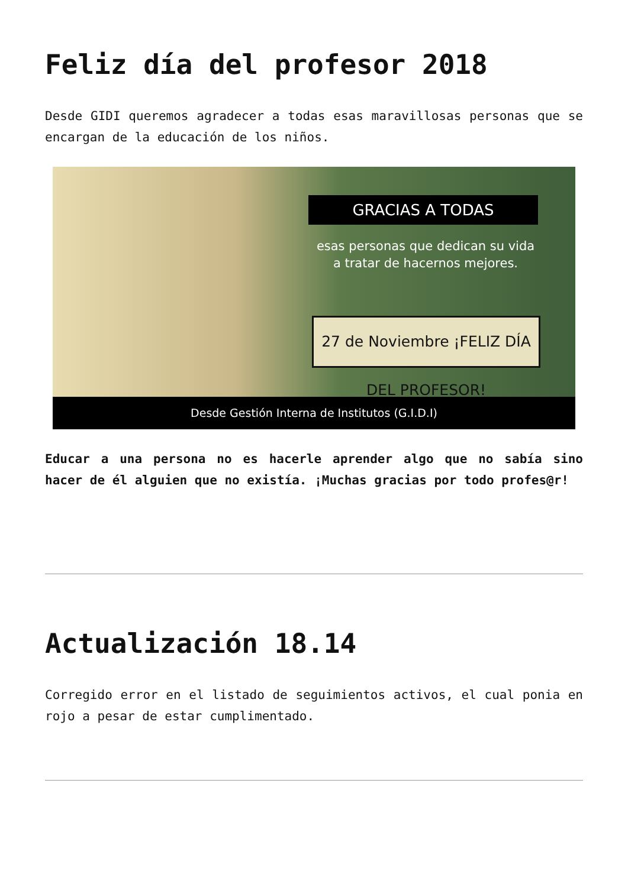Feliz día del profesor 2018
Desde GIDI queremos agradecer a todas esas maravillosas personas que se encargan de la educación de los niños.
GRACIAS A TODAS
esas personas que dedican su vida a tratar de hacernos mejores.
27 de Noviembre ¡FELIZ DÍA DEL PROFESOR!
Desde Gestión Interna de Institutos (G.I.D.I)
Educar a una persona no es hacerle aprender algo que no sabía sino hacer de él alguien que no existía. ¡Muchas gracias por todo profes@r!
Actualización 18.14
Corregido error en el listado de seguimientos activos, el cual ponia en rojo a pesar de estar cumplimentado.